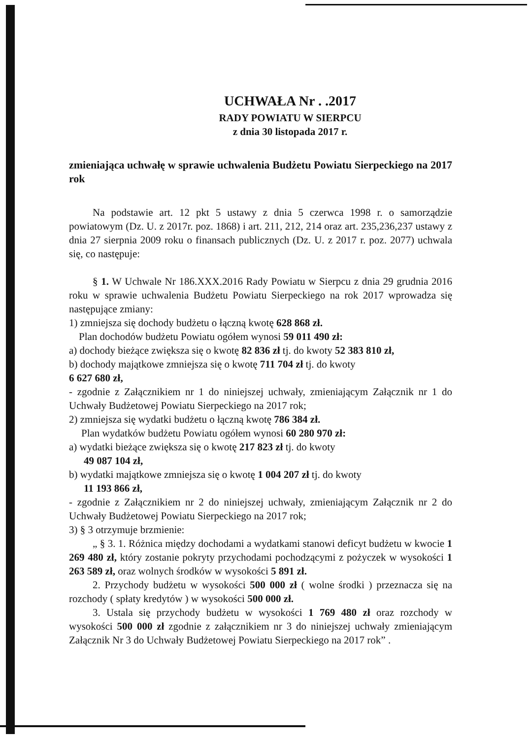UCHWAŁA Nr . .2017
RADY POWIATU W SIERPCU
z dnia 30 listopada 2017 r.
zmieniająca uchwałę w sprawie uchwalenia Budżetu Powiatu Sierpeckiego na 2017 rok
Na podstawie art. 12 pkt 5 ustawy z dnia 5 czerwca 1998 r. o samorządzie powiatowym (Dz. U. z 2017r. poz. 1868) i art. 211, 212, 214 oraz art. 235,236,237 ustawy z dnia 27 sierpnia 2009 roku o finansach publicznych (Dz. U. z 2017 r. poz. 2077) uchwala się, co następuje:
§ 1. W Uchwale Nr 186.XXX.2016 Rady Powiatu w Sierpcu z dnia 29 grudnia 2016 roku w sprawie uchwalenia Budżetu Powiatu Sierpeckiego na rok 2017 wprowadza się następujące zmiany:
1) zmniejsza się dochody budżetu o łączną kwotę 628 868 zł.
Plan dochodów budżetu Powiatu ogółem wynosi 59 011 490 zł:
a) dochody bieżące zwiększa się o kwotę 82 836 zł tj. do kwoty 52 383 810 zł,
b) dochody majątkowe zmniejsza się o kwotę 711 704 zł tj. do kwoty
6 627 680 zł,
- zgodnie z Załącznikiem nr 1 do niniejszej uchwały, zmieniającym Załącznik nr 1 do Uchwały Budżetowej Powiatu Sierpeckiego na 2017 rok;
2) zmniejsza się wydatki budżetu o łączną kwotę 786 384 zł.
Plan wydatków budżetu Powiatu ogółem wynosi 60 280 970 zł:
a) wydatki bieżące zwiększa się o kwotę 217 823 zł tj. do kwoty
49 087 104 zł,
b) wydatki majątkowe zmniejsza się o kwotę 1 004 207 zł tj. do kwoty
11 193 866 zł,
- zgodnie z Załącznikiem nr 2 do niniejszej uchwały, zmieniającym Załącznik nr 2 do Uchwały Budżetowej Powiatu Sierpeckiego na 2017 rok;
3) § 3 otrzymuje brzmienie:
„ § 3. 1. Różnica między dochodami a wydatkami stanowi deficyt budżetu w kwocie 1 269 480 zł, który zostanie pokryty przychodami pochodzącymi z pożyczek w wysokości 1 263 589 zł, oraz wolnych środków w wysokości 5 891 zł.
2. Przychody budżetu w wysokości 500 000 zł ( wolne środki ) przeznacza się na rozchody ( spłaty kredytów ) w wysokości 500 000 zł.
3. Ustala się przychody budżetu w wysokości 1 769 480 zł oraz rozchody w wysokości 500 000 zł zgodnie z załącznikiem nr 3 do niniejszej uchwały zmieniającym Załącznik Nr 3 do Uchwały Budżetowej Powiatu Sierpeckiego na 2017 rok” .